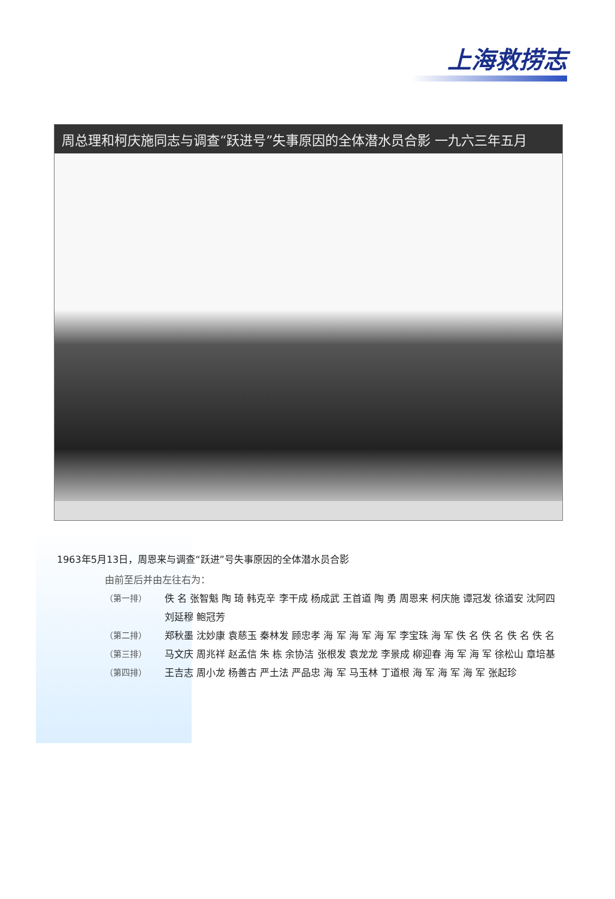上海救捞志
周总理和柯庆施同志与调查“跃进号”失事原因的全体潜水员合影 一九六三年五月
1963年5月13日，周恩来与调查“跃进”号失事原因的全体潜水员合影
由前至后并由左往右为：
（第一排） 佚 名 张智魁 陶 琦 韩克辛 李干成 杨成武 王首道 陶 勇 周恩来 柯庆施 谭冠发 徐道安 沈阿四 刘延穆 鲍冠芳
（第二排） 郑秋墨 沈妙康 袁慈玉 秦林发 顾忠孝 海 军 海 军 海 军 李宝珠 海 军 佚 名 佚 名 佚 名 佚 名
（第三排） 马文庆 周兆祥 赵孟信 朱 栋 余协洁 张根发 袁龙龙 李景成 柳迎春 海 军 海 军 徐松山 章培基
（第四排） 王吉志 周小龙 杨善古 严土法 严品忠 海 军 马玉林 丁道根 海 军 海 军 海 军 张起珍